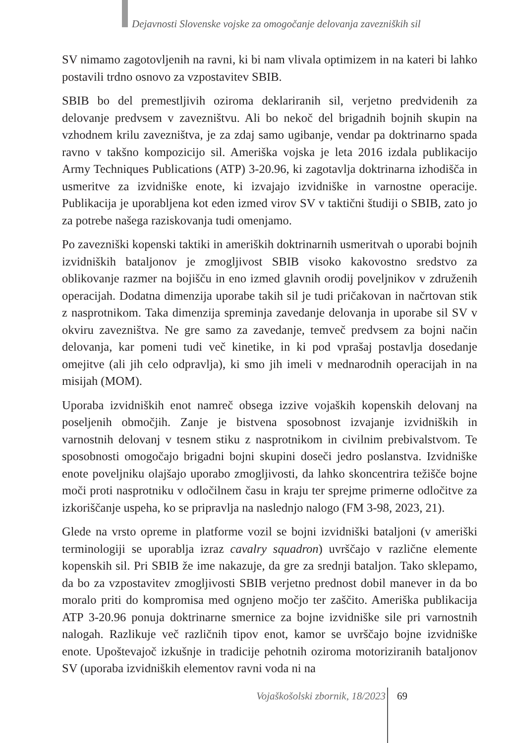Dejavnosti Slovenske vojske za omogočanje delovanja zavezniških sil
SV nimamo zagotovljenih na ravni, ki bi nam vlivala optimizem in na kateri bi lahko postavili trdno osnovo za vzpostavitev SBIB.
SBIB bo del premestljivih oziroma deklariranih sil, verjetno predvidenih za delovanje predvsem v zavezništvu. Ali bo nekoč del brigadnih bojnih skupin na vzhodnem krilu zavezništva, je za zdaj samo ugibanje, vendar pa doktrinarno spada ravno v takšno kompozicijo sil. Ameriška vojska je leta 2016 izdala publikacijo Army Techniques Publications (ATP) 3-20.96, ki zagotavlja doktrinarna izhodišča in usmeritve za izvidniške enote, ki izvajajo izvidniške in varnostne operacije. Publikacija je uporabljena kot eden izmed virov SV v taktični študiji o SBIB, zato jo za potrebe našega raziskovanja tudi omenjamo.
Po zavezniški kopenski taktiki in ameriških doktrinarnih usmeritvah o uporabi bojnih izvidniških bataljonov je zmogljivost SBIB visoko kakovostno sredstvo za oblikovanje razmer na bojišču in eno izmed glavnih orodij poveljnikov v združenih operacijah. Dodatna dimenzija uporabe takih sil je tudi pričakovan in načrtovan stik z nasprotnikom. Taka dimenzija spreminja zavedanje delovanja in uporabe sil SV v okviru zavezništva. Ne gre samo za zavedanje, temveč predvsem za bojni način delovanja, kar pomeni tudi več kinetike, in ki pod vprašaj postavlja dosedanje omejitve (ali jih celo odpravlja), ki smo jih imeli v mednarodnih operacijah in na misijah (MOM).
Uporaba izvidniških enot namreč obsega izzive vojaških kopenskih delovanj na poseljenih območjih. Zanje je bistvena sposobnost izvajanje izvidniških in varnostnih delovanj v tesnem stiku z nasprotnikom in civilnim prebivalstvom. Te sposobnosti omogočajo brigadni bojni skupini doseči jedro poslanstva. Izvidniške enote poveljniku olajšajo uporabo zmogljivosti, da lahko skoncentrira težišče bojne moči proti nasprotniku v odločilnem času in kraju ter sprejme primerne odločitve za izkoriščanje uspeha, ko se pripravlja na naslednjo nalogo (FM 3-98, 2023, 21).
Glede na vrsto opreme in platforme vozil se bojni izvidniški bataljoni (v ameriški terminologiji se uporablja izraz cavalry squadron) uvrščajo v različne elemente kopenskih sil. Pri SBIB že ime nakazuje, da gre za srednji bataljon. Tako sklepamo, da bo za vzpostavitev zmogljivosti SBIB verjetno prednost dobil manever in da bo moralo priti do kompromisa med ognjeno močjo ter zaščito. Ameriška publikacija ATP 3-20.96 ponuja doktrinarne smernice za bojne izvidniške sile pri varnostnih nalogah. Razlikuje več različnih tipov enot, kamor se uvrščajo bojne izvidniške enote. Upoštevajoč izkušnje in tradicije pehotnih oziroma motoriziranih bataljonov SV (uporaba izvidniških elementov ravni voda ni na
Vojaškošolski zbornik, 18/2023 69